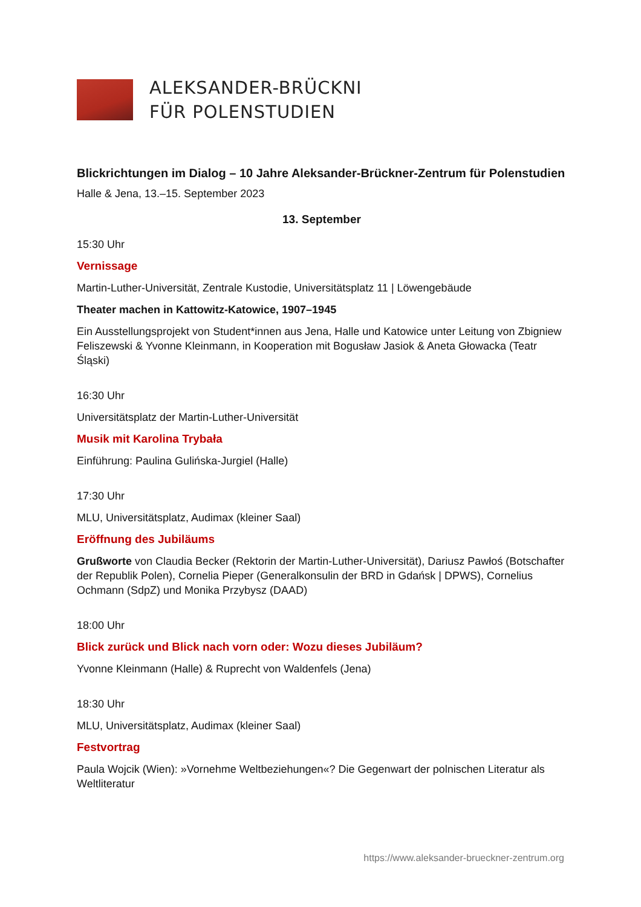ALEKSANDER-BRÜCKNI
FÜR POLENSTUDIEN
Blickrichtungen im Dialog – 10 Jahre Aleksander-Brückner-Zentrum für Polenstudien
Halle & Jena, 13.–15. September 2023
13. September
15:30 Uhr
Vernissage
Martin-Luther-Universität, Zentrale Kustodie, Universitätsplatz 11 | Löwengebäude
Theater machen in Kattowitz-Katowice, 1907–1945
Ein Ausstellungsprojekt von Student*innen aus Jena, Halle und Katowice unter Leitung von Zbigniew Feliszewski & Yvonne Kleinmann, in Kooperation mit Bogusław Jasiok & Aneta Głowacka (Teatr Śląski)
16:30 Uhr
Universitätsplatz der Martin-Luther-Universität
Musik mit Karolina Trybała
Einführung: Paulina Gulińska-Jurgiel (Halle)
17:30 Uhr
MLU, Universitätsplatz, Audimax (kleiner Saal)
Eröffnung des Jubiläums
Grußworte von Claudia Becker (Rektorin der Martin-Luther-Universität), Dariusz Pawłoś (Botschafter der Republik Polen), Cornelia Pieper (Generalkonsulin der BRD in Gdańsk | DPWS), Cornelius Ochmann (SdpZ) und Monika Przybysz (DAAD)
18:00 Uhr
Blick zurück und Blick nach vorn oder: Wozu dieses Jubiläum?
Yvonne Kleinmann (Halle) & Ruprecht von Waldenfels (Jena)
18:30 Uhr
MLU, Universitätsplatz, Audimax (kleiner Saal)
Festvortrag
Paula Wojcik (Wien): »Vornehme Weltbeziehungen«? Die Gegenwart der polnischen Literatur als Weltliteratur
https://www.aleksander-brueckner-zentrum.org